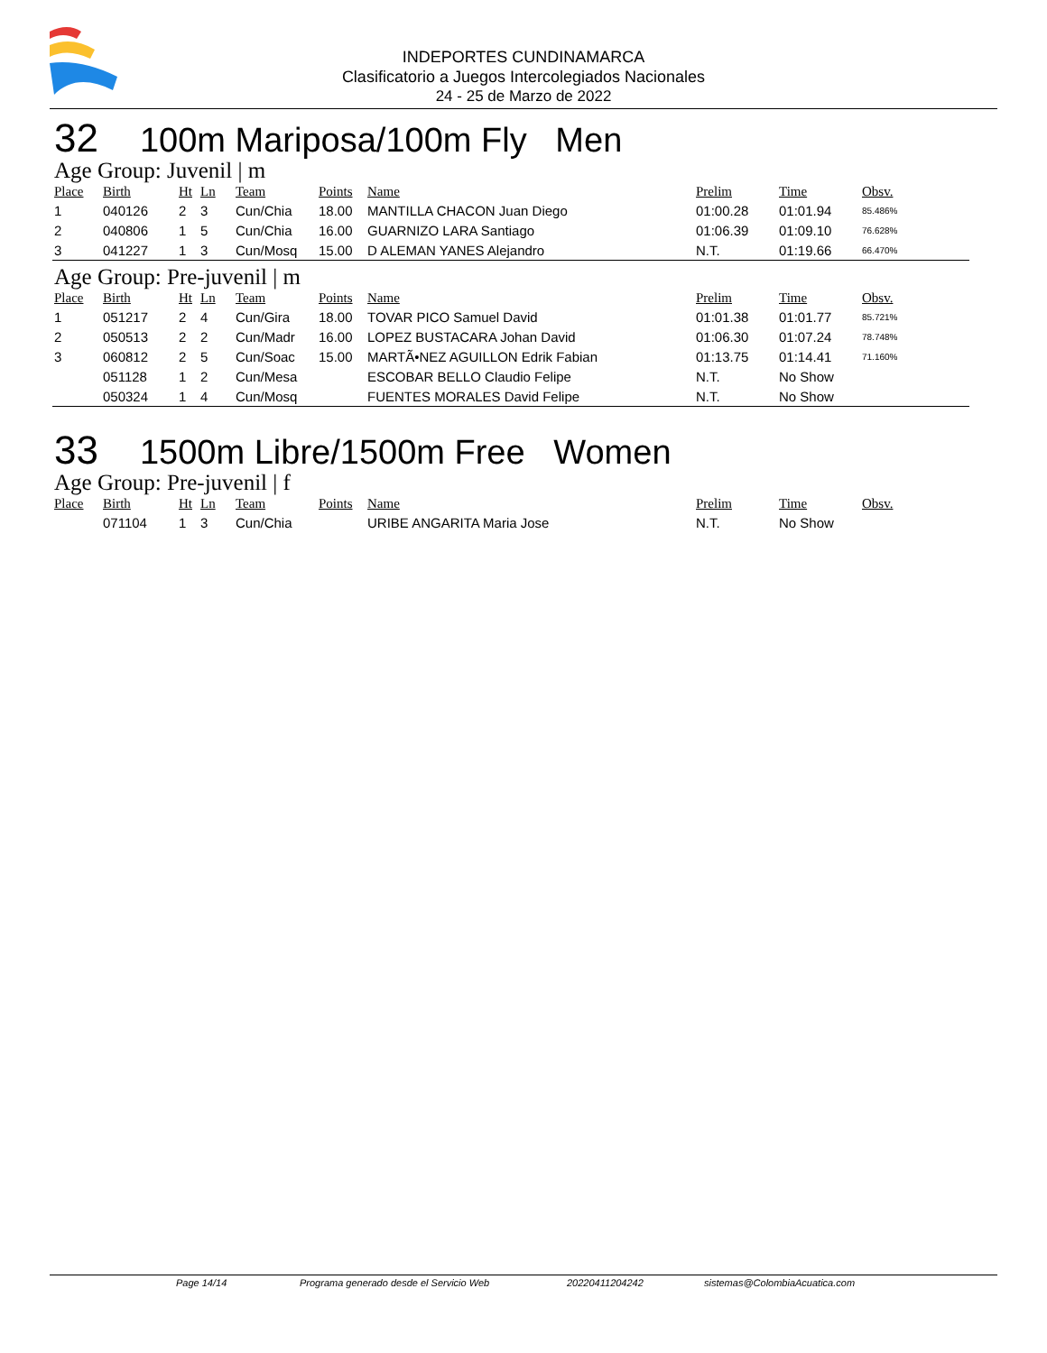INDEPORTES CUNDINAMARCA
Clasificatorio a Juegos Intercolegiados Nacionales
24 - 25 de Marzo de 2022
32 100m Mariposa/100m Fly Men
Age Group: Juvenil | m
| Place | Birth | Ht | Ln | Team | Points | Name | Prelim | Time | Obsv. |
| --- | --- | --- | --- | --- | --- | --- | --- | --- | --- |
| 1 | 040126 | 2 | 3 | Cun/Chia | 18.00 | MANTILLA CHACON Juan Diego | 01:00.28 | 01:01.94 | 85.486% |
| 2 | 040806 | 1 | 5 | Cun/Chia | 16.00 | GUARNIZO LARA Santiago | 01:06.39 | 01:09.10 | 76.628% |
| 3 | 041227 | 1 | 3 | Cun/Mosq | 15.00 | D ALEMAN YANES Alejandro | N.T. | 01:19.66 | 66.470% |
Age Group: Pre-juvenil | m
| Place | Birth | Ht | Ln | Team | Points | Name | Prelim | Time | Obsv. |
| --- | --- | --- | --- | --- | --- | --- | --- | --- | --- |
| 1 | 051217 | 2 | 4 | Cun/Gira | 18.00 | TOVAR PICO Samuel David | 01:01.38 | 01:01.77 | 85.721% |
| 2 | 050513 | 2 | 2 | Cun/Madr | 16.00 | LOPEZ BUSTACARA Johan David | 01:06.30 | 01:07.24 | 78.748% |
| 3 | 060812 | 2 | 5 | Cun/Soac | 15.00 | MARTÃ•NEZ AGUILLON Edrik Fabian | 01:13.75 | 01:14.41 | 71.160% |
| | 051128 | 1 | 2 | Cun/Mesa | | ESCOBAR BELLO Claudio Felipe | N.T. | No Show | |
| | 050324 | 1 | 4 | Cun/Mosq | | FUENTES MORALES David Felipe | N.T. | No Show | |
33 1500m Libre/1500m Free Women
Age Group: Pre-juvenil | f
| Place | Birth | Ht | Ln | Team | Points | Name | Prelim | Time | Obsv. |
| --- | --- | --- | --- | --- | --- | --- | --- | --- | --- |
| | 071104 | 1 | 3 | Cun/Chia | | URIBE ANGARITA Maria Jose | N.T. | No Show | |
Page 14/14 Programa generado desde el Servicio Web 20220411204242 sistemas@ColombiaAcuatica.com